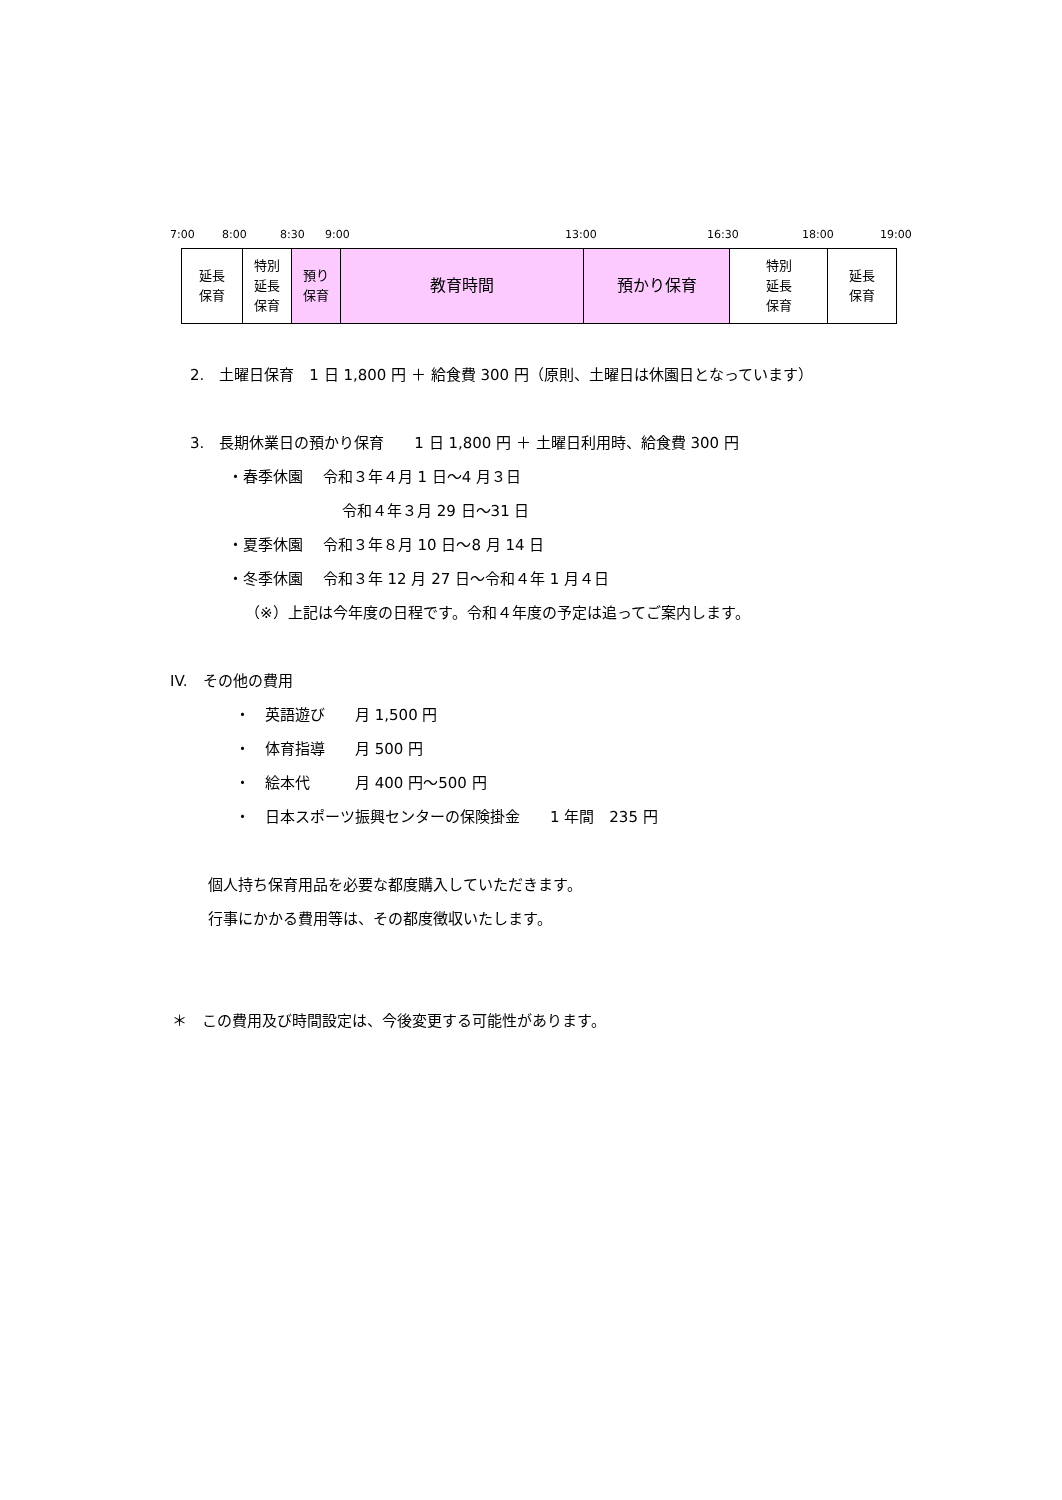7:00 8:00 8:30 9:00 13:00 16:30 18:00 19:00
| 延長 保育 | 特別 延長 保育 | 預り 保育 | 教育時間 | 預かり保育 | 特別 延長 保育 | 延長 保育 |
2.　土曜日保育　1 日 1,800 円 ＋ 給食費 300 円（原則、土曜日は休園日となっています）
3.　長期休業日の預かり保育　　1 日 1,800 円 ＋ 土曜日利用時、給食費 300 円
・春季休園　 令和３年４月 1 日～4 月３日
令和４年３月 29 日～31 日
・夏季休園　 令和３年８月 10 日～8 月 14 日
・冬季休園　 令和３年 12 月 27 日～令和４年 1 月４日
（※）上記は今年度の日程です。令和４年度の予定は追ってご案内します。
IV.　その他の費用
・　英語遊び　　月 1,500 円
・　体育指導　　月 500 円
・　絵本代　　　月 400 円～500 円
・　日本スポーツ振興センターの保険掛金　　1 年間　235 円
個人持ち保育用品を必要な都度購入していただきます。
行事にかかる費用等は、その都度徴収いたします。
＊　この費用及び時間設定は、今後変更する可能性があります。